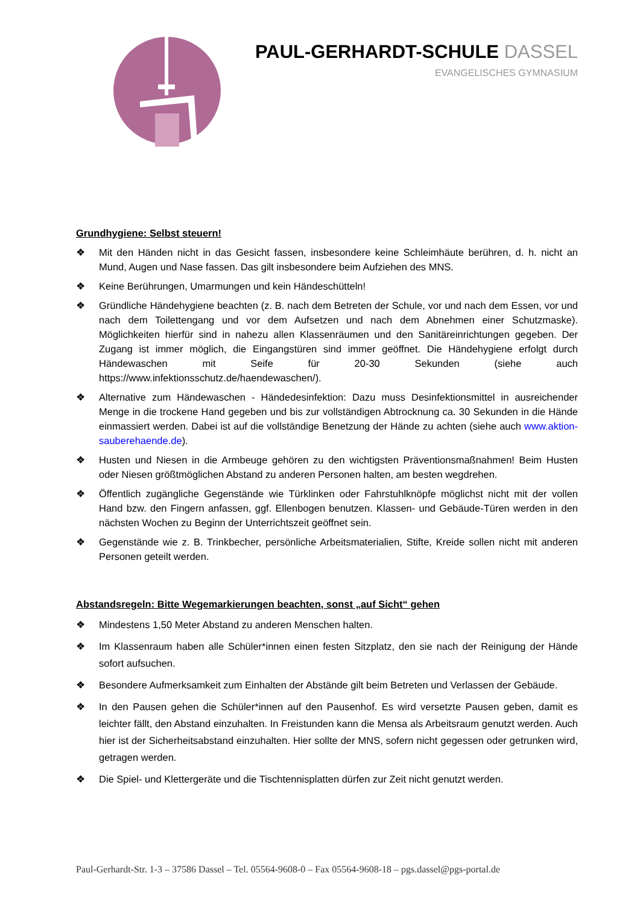PAUL-GERHARDT-SCHULE DASSEL
EVANGELISCHES GYMNASIUM
Grundhygiene: Selbst steuern!
❖ Mit den Händen nicht in das Gesicht fassen, insbesondere keine Schleimhäute berühren, d. h. nicht an Mund, Augen und Nase fassen. Das gilt insbesondere beim Aufziehen des MNS.
❖ Keine Berührungen, Umarmungen und kein Händeschütteln!
❖ Gründliche Händehygiene beachten (z. B. nach dem Betreten der Schule, vor und nach dem Essen, vor und nach dem Toilettengang und vor dem Aufsetzen und nach dem Abnehmen einer Schutzmaske). Möglichkeiten hierfür sind in nahezu allen Klassenräumen und den Sanitäreinrichtungen gegeben. Der Zugang ist immer möglich, die Eingangstüren sind immer geöffnet. Die Händehygiene erfolgt durch Händewaschen mit Seife für 20-30 Sekunden (siehe auch https://www.infektionsschutz.de/haendewaschen/).
❖ Alternative zum Händewaschen - Händedesinfektion: Dazu muss Desinfektionsmittel in ausreichender Menge in die trockene Hand gegeben und bis zur vollständigen Abtrocknung ca. 30 Sekunden in die Hände einmassiert werden. Dabei ist auf die vollständige Benetzung der Hände zu achten (siehe auch www.aktion-sauberehaende.de).
❖ Husten und Niesen in die Armbeuge gehören zu den wichtigsten Präventionsmaßnahmen! Beim Husten oder Niesen größtmöglichen Abstand zu anderen Personen halten, am besten wegdrehen.
❖ Öffentlich zugängliche Gegenstände wie Türklinken oder Fahrstuhlknöpfe möglichst nicht mit der vollen Hand bzw. den Fingern anfassen, ggf. Ellenbogen benutzen. Klassen- und Gebäude-Türen werden in den nächsten Wochen zu Beginn der Unterrichtszeit geöffnet sein.
❖ Gegenstände wie z. B. Trinkbecher, persönliche Arbeitsmaterialien, Stifte, Kreide sollen nicht mit anderen Personen geteilt werden.
Abstandsregeln: Bitte Wegemarkierungen beachten, sonst „auf Sicht“ gehen
❖ Mindestens 1,50 Meter Abstand zu anderen Menschen halten.
❖ Im Klassenraum haben alle Schüler*innen einen festen Sitzplatz, den sie nach der Reinigung der Hände sofort aufsuchen.
❖ Besondere Aufmerksamkeit zum Einhalten der Abstände gilt beim Betreten und Verlassen der Gebäude.
❖ In den Pausen gehen die Schüler*innen auf den Pausenhof. Es wird versetzte Pausen geben, damit es leichter fällt, den Abstand einzuhalten. In Freistunden kann die Mensa als Arbeitsraum genutzt werden. Auch hier ist der Sicherheitsabstand einzuhalten. Hier sollte der MNS, sofern nicht gegessen oder getrunken wird, getragen werden.
❖ Die Spiel- und Klettergeräte und die Tischtennisplatten dürfen zur Zeit nicht genutzt werden.
Paul-Gerhardt-Str. 1-3 – 37586 Dassel – Tel. 05564-9608-0 – Fax 05564-9608-18 – pgs.dassel@pgs-portal.de